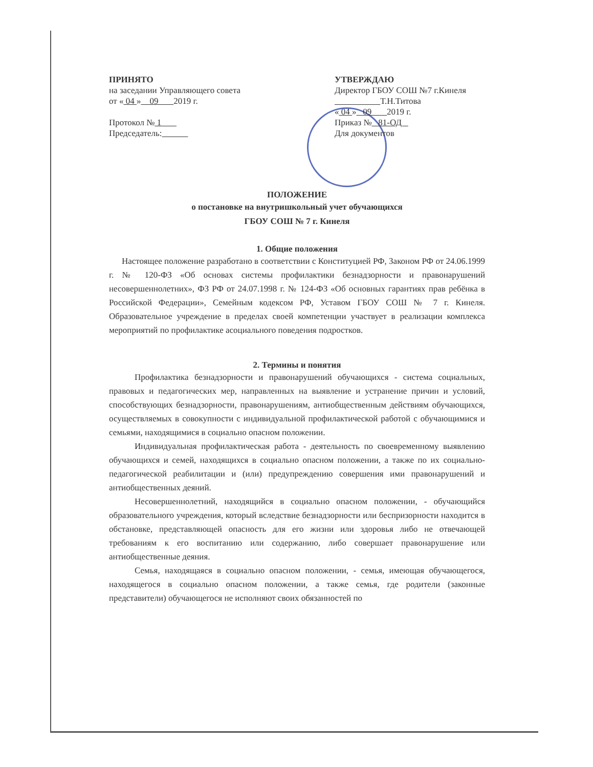ПРИНЯТО
на заседании Управляющего совета
от « 04 » 09 2019 г.
Протокол № 1
Председатель:
УТВЕРЖДАЮ
Директор ГБОУ СОШ №7 г.Кинеля
Т.Н.Титова
« 04 » 09 2019 г.
Приказ № 81-ОД
Для документов
ПОЛОЖЕНИЕ
о постановке на внутришкольный учет обучающихся
ГБОУ СОШ № 7 г. Кинеля
1. Общие положения
Настоящее положение разработано в соответствии с Конституцией РФ, Законом РФ от 24.06.1999 г. № 120-ФЗ «Об основах системы профилактики безнадзорности и правонарушений несовершеннолетних», ФЗ РФ от 24.07.1998 г. № 124-ФЗ «Об основных гарантиях прав ребёнка в Российской Федерации», Семейным кодексом РФ, Уставом ГБОУ СОШ № 7 г. Кинеля. Образовательное учреждение в пределах своей компетенции участвует в реализации комплекса мероприятий по профилактике асоциального поведения подростков.
2. Термины и понятия
Профилактика безнадзорности и правонарушений обучающихся - система социальных, правовых и педагогических мер, направленных на выявление и устранение причин и условий, способствующих безнадзорности, правонарушениям, антиобщественным действиям обучающихся, осуществляемых в совокупности с индивидуальной профилактической работой с обучающимися и семьями, находящимися в социально опасном положении.
Индивидуальная профилактическая работа - деятельность по своевременному выявлению обучающихся и семей, находящихся в социально опасном положении, а также по их социально-педагогической реабилитации и (или) предупреждению совершения ими правонарушений и антиобщественных деяний.
Несовершеннолетний, находящийся в социально опасном положении, - обучающийся образовательного учреждения, который вследствие безнадзорности или беспризорности находится в обстановке, представляющей опасность для его жизни или здоровья либо не отвечающей требованиям к его воспитанию или содержанию, либо совершает правонарушение или антиобщественные деяния.
Семья, находящаяся в социально опасном положении, - семья, имеющая обучающегося, находящегося в социально опасном положении, а также семья, где родители (законные представители) обучающегося не исполняют своих обязанностей по